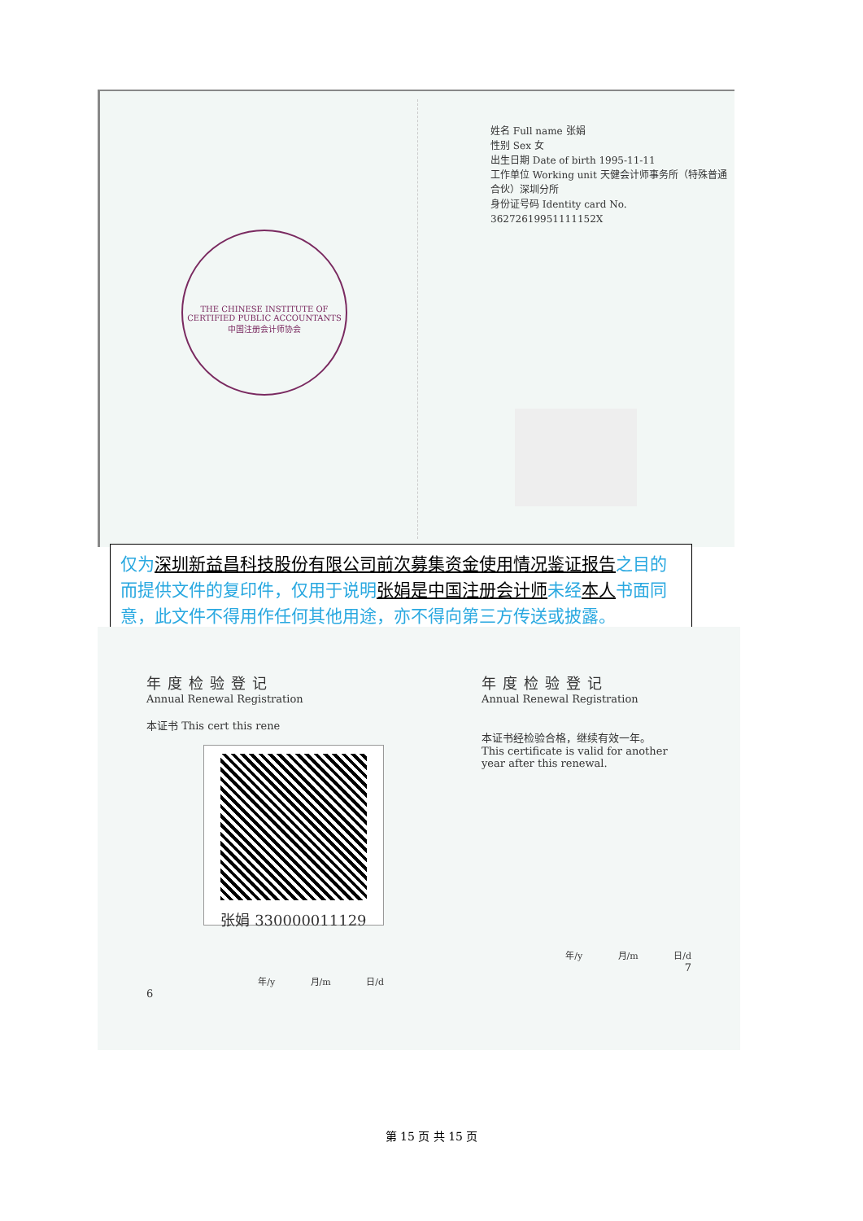THE CHINESE INSTITUTE OF CERTIFIED PUBLIC ACCOUNTANTS
中国注册会计师协会
姓名 Full name 张娟
性别 Sex 女
出生日期 Date of birth 1995-11-11
工作单位 Working unit 天健会计师事务所（特殊普通合伙）深圳分所
身份证号码 Identity card No. 36272619951111152X
仅为深圳新益昌科技股份有限公司前次募集资金使用情况鉴证报告之目的而提供文件的复印件，仅用于说明张娟是中国注册会计师未经本人书面同意，此文件不得用作任何其他用途，亦不得向第三方传送或披露。
年度检验登记
Annual Renewal Registration
本证书 This cert this rene
张娟 330000011129
年/y 月/m 日/d
6
年度检验登记
Annual Renewal Registration
本证书经检验合格，继续有效一年。
This certificate is valid for another year after this renewal.
年/y 月/m 日/d
7
第 15 页 共 15 页